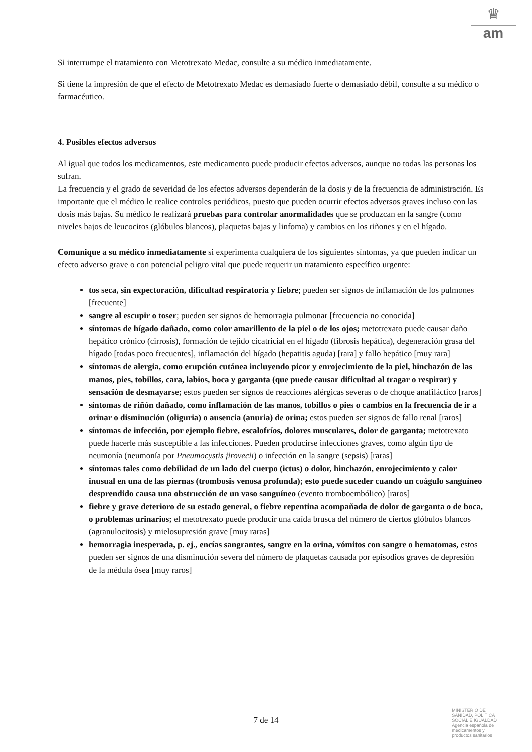♛
am
Si interrumpe el tratamiento con Metotrexato Medac, consulte a su médico inmediatamente.
Si tiene la impresión de que el efecto de Metotrexato Medac es demasiado fuerte o demasiado débil, consulte a su médico o farmacéutico.
4. Posibles efectos adversos
Al igual que todos los medicamentos, este medicamento puede producir efectos adversos, aunque no todas las personas los sufran.
La frecuencia y el grado de severidad de los efectos adversos dependerán de la dosis y de la frecuencia de administración. Es importante que el médico le realice controles periódicos, puesto que pueden ocurrir efectos adversos graves incluso con las dosis más bajas. Su médico le realizará pruebas para controlar anormalidades que se produzcan en la sangre (como niveles bajos de leucocitos (glóbulos blancos), plaquetas bajas y linfoma) y cambios en los riñones y en el hígado.
Comunique a su médico inmediatamente si experimenta cualquiera de los siguientes síntomas, ya que pueden indicar un efecto adverso grave o con potencial peligro vital que puede requerir un tratamiento específico urgente:
tos seca, sin expectoración, dificultad respiratoria y fiebre; pueden ser signos de inflamación de los pulmones [frecuente]
sangre al escupir o toser; pueden ser signos de hemorragia pulmonar [frecuencia no conocida]
síntomas de hígado dañado, como color amarillento de la piel o de los ojos; metotrexato puede causar daño hepático crónico (cirrosis), formación de tejido cicatricial en el hígado (fibrosis hepática), degeneración grasa del hígado [todas poco frecuentes], inflamación del hígado (hepatitis aguda) [rara] y fallo hepático [muy rara]
síntomas de alergia, como erupción cutánea incluyendo picor y enrojecimiento de la piel, hinchazón de las manos, pies, tobillos, cara, labios, boca y garganta (que puede causar dificultad al tragar o respirar) y sensación de desmayarse; estos pueden ser signos de reacciones alérgicas severas o de choque anafiláctico [raros]
síntomas de riñón dañado, como inflamación de las manos, tobillos o pies o cambios en la frecuencia de ir a orinar o disminución (oliguria) o ausencia (anuria) de orina; estos pueden ser signos de fallo renal [raros]
síntomas de infección, por ejemplo fiebre, escalofríos, dolores musculares, dolor de garganta; metotrexato puede hacerle más susceptible a las infecciones. Pueden producirse infecciones graves, como algún tipo de neumonía (neumonía por Pneumocystis jirovecii) o infección en la sangre (sepsis) [raras]
síntomas tales como debilidad de un lado del cuerpo (ictus) o dolor, hinchazón, enrojecimiento y calor inusual en una de las piernas (trombosis venosa profunda); esto puede suceder cuando un coágulo sanguíneo desprendido causa una obstrucción de un vaso sanguíneo (evento tromboembólico) [raros]
fiebre y grave deterioro de su estado general, o fiebre repentina acompañada de dolor de garganta o de boca, o problemas urinarios; el metotrexato puede producir una caída brusca del número de ciertos glóbulos blancos (agranulocitosis) y mielosupresión grave [muy raras]
hemorragia inesperada, p. ej., encías sangrantes, sangre en la orina, vómitos con sangre o hematomas, estos pueden ser signos de una disminución severa del número de plaquetas causada por episodios graves de depresión de la médula ósea [muy raros]
7 de 14
MINISTERIO DE
SANIDAD, POLITICA
SOCIAL E IGUALDAD
Agencia española de
medicamentos y
productos sanitarios